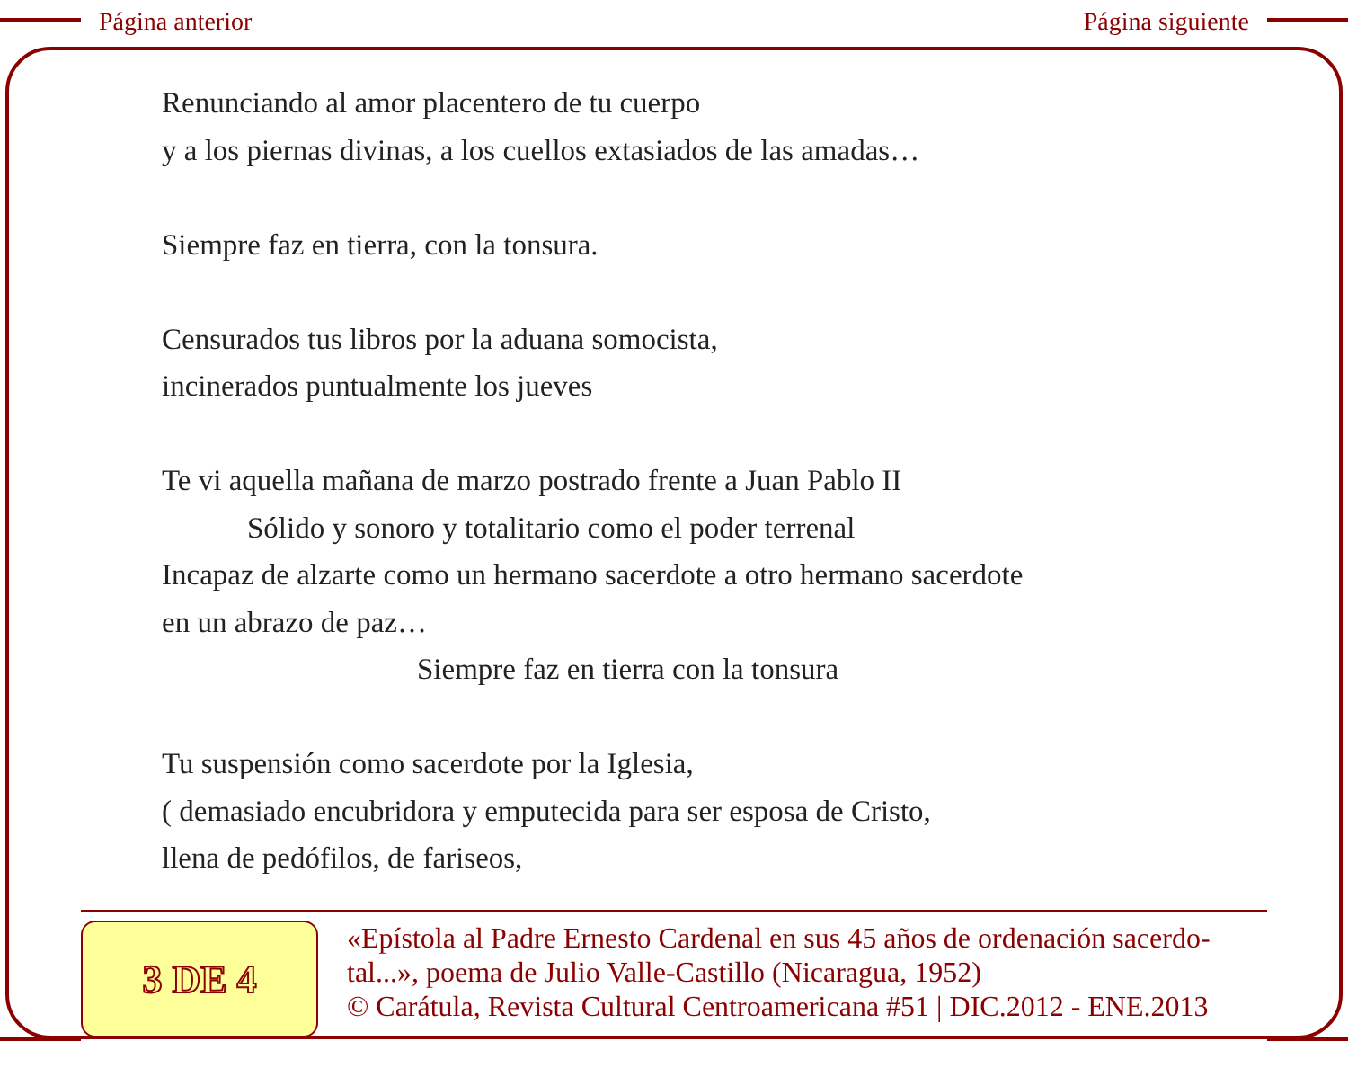Página anterior Página siguiente
Renunciando al amor placentero de tu cuerpo
y a los piernas divinas, a los cuellos extasiados de las amadas…
Siempre faz en tierra, con la tonsura.
Censurados tus libros por la aduana somocista,
incinerados puntualmente los jueves
Te vi aquella mañana de marzo postrado frente a Juan Pablo II
Sólido y sonoro y totalitario como el poder terrenal
Incapaz de alzarte como un hermano sacerdote a otro hermano sacerdote
en un abrazo de paz…
Siempre faz en tierra con la tonsura
Tu suspensión como sacerdote por la Iglesia,
( demasiado encubridora y emputecida para ser esposa de Cristo,
llena de pedófilos, de fariseos,
3 DE 4
«Epístola al Padre Ernesto Cardenal en sus 45 años de ordenación sacerdo-
tal...», poema de Julio Valle-Castillo (Nicaragua, 1952)
© Carátula, Revista Cultural Centroamericana #51 | DIC.2012 - ENE.2013